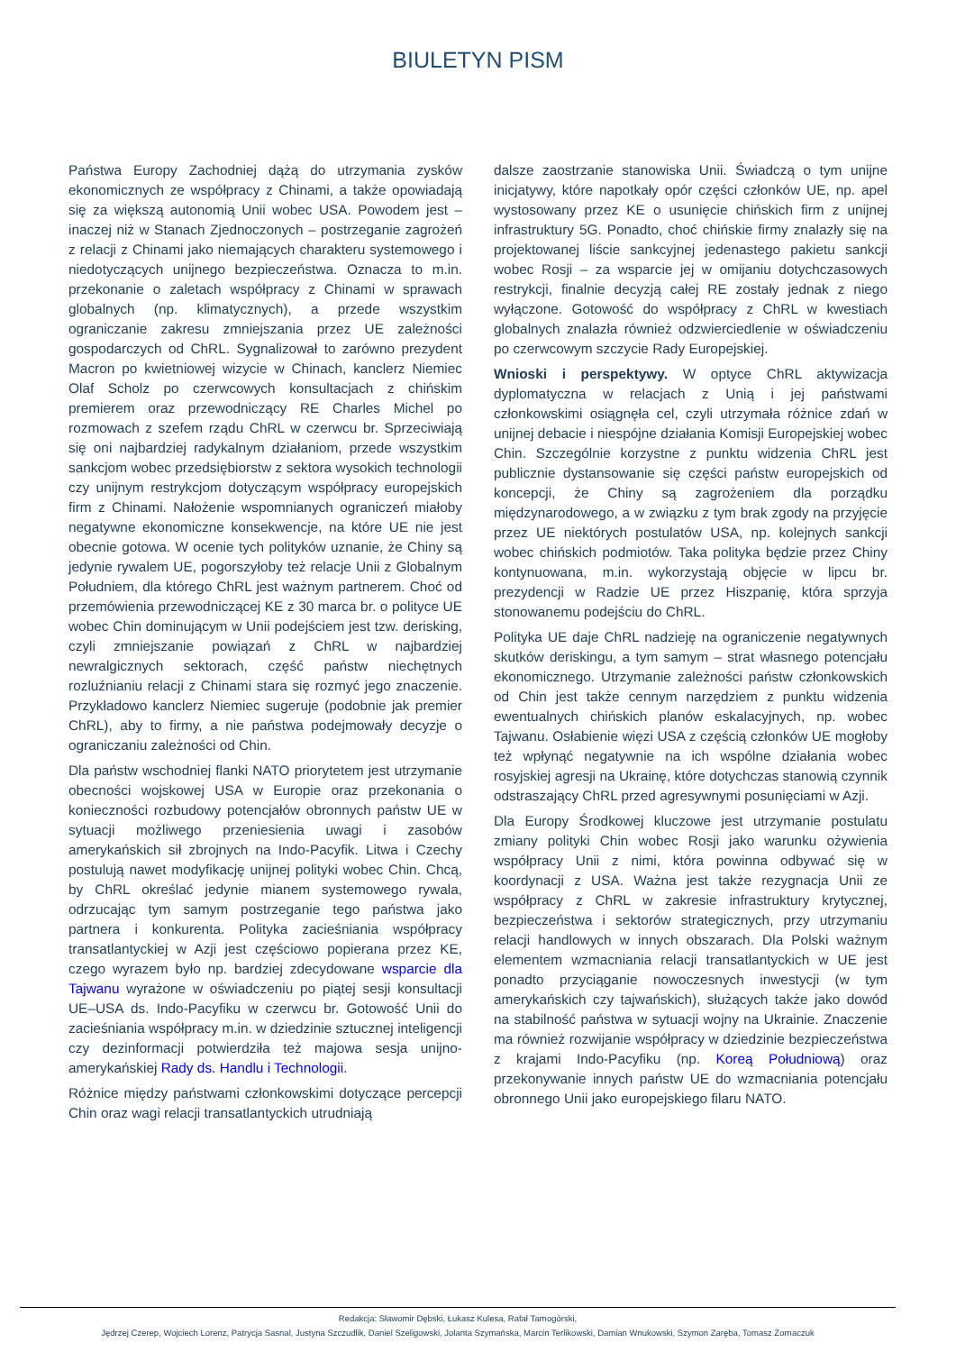BIULETYN PISM
Państwa Europy Zachodniej dążą do utrzymania zysków ekonomicznych ze współpracy z Chinami, a także opowiadają się za większą autonomią Unii wobec USA. Powodem jest – inaczej niż w Stanach Zjednoczonych – postrzeganie zagrożeń z relacji z Chinami jako niemających charakteru systemowego i niedotyczących unijnego bezpieczeństwa. Oznacza to m.in. przekonanie o zaletach współpracy z Chinami w sprawach globalnych (np. klimatycznych), a przede wszystkim ograniczanie zakresu zmniejszania przez UE zależności gospodarczych od ChRL. Sygnalizował to zarówno prezydent Macron po kwietniowej wizycie w Chinach, kanclerz Niemiec Olaf Scholz po czerwcowych konsultacjach z chińskim premierem oraz przewodniczący RE Charles Michel po rozmowach z szefem rządu ChRL w czerwcu br. Sprzeciwiają się oni najbardziej radykalnym działaniom, przede wszystkim sankcjom wobec przedsiębiorstw z sektora wysokich technologii czy unijnym restrykcjom dotyczącym współpracy europejskich firm z Chinami. Nałożenie wspomnianych ograniczeń miałoby negatywne ekonomiczne konsekwencje, na które UE nie jest obecnie gotowa. W ocenie tych polityków uznanie, że Chiny są jedynie rywalem UE, pogorszyłoby też relacje Unii z Globalnym Południem, dla którego ChRL jest ważnym partnerem. Choć od przemówienia przewodniczącej KE z 30 marca br. o polityce UE wobec Chin dominującym w Unii podejściem jest tzw. derisking, czyli zmniejszanie powiązań z ChRL w najbardziej newralgicznych sektorach, część państw niechętnych rozluźnianiu relacji z Chinami stara się rozmyć jego znaczenie. Przykładowo kanclerz Niemiec sugeruje (podobnie jak premier ChRL), aby to firmy, a nie państwa podejmowały decyzje o ograniczaniu zależności od Chin.
Dla państw wschodniej flanki NATO priorytetem jest utrzymanie obecności wojskowej USA w Europie oraz przekonania o konieczności rozbudowy potencjałów obronnych państw UE w sytuacji możliwego przeniesienia uwagi i zasobów amerykańskich sił zbrojnych na Indo-Pacyfik. Litwa i Czechy postulują nawet modyfikację unijnej polityki wobec Chin. Chcą, by ChRL określać jedynie mianem systemowego rywala, odrzucając tym samym postrzeganie tego państwa jako partnera i konkurenta. Polityka zacieśniania współpracy transatlantyckiej w Azji jest częściowo popierana przez KE, czego wyrazem było np. bardziej zdecydowane wsparcie dla Tajwanu wyrażone w oświadczeniu po piątej sesji konsultacji UE–USA ds. Indo-Pacyfiku w czerwcu br. Gotowość Unii do zacieśniania współpracy m.in. w dziedzinie sztucznej inteligencji czy dezinformacji potwierdziła też majowa sesja unijno-amerykańskiej Rady ds. Handlu i Technologii.
Różnice między państwami członkowskimi dotyczące percepcji Chin oraz wagi relacji transatlantyckich utrudniają
dalsze zaostrzanie stanowiska Unii. Świadczą o tym unijne inicjatywy, które napotkały opór części członków UE, np. apel wystosowany przez KE o usunięcie chińskich firm z unijnej infrastruktury 5G. Ponadto, choć chińskie firmy znalazły się na projektowanej liście sankcyjnej jedenastego pakietu sankcji wobec Rosji – za wsparcie jej w omijaniu dotychczasowych restrykcji, finalnie decyzją całej RE zostały jednak z niego wyłączone. Gotowość do współpracy z ChRL w kwestiach globalnych znalazła również odzwierciedlenie w oświadczeniu po czerwcowym szczycie Rady Europejskiej.
Wnioski i perspektywy. W optyce ChRL aktywizacja dyplomatyczna w relacjach z Unią i jej państwami członkowskimi osiągnęła cel, czyli utrzymała różnice zdań w unijnej debacie i niespójne działania Komisji Europejskiej wobec Chin. Szczególnie korzystne z punktu widzenia ChRL jest publicznie dystansowanie się części państw europejskich od koncepcji, że Chiny są zagrożeniem dla porządku międzynarodowego, a w związku z tym brak zgody na przyjęcie przez UE niektórych postulatów USA, np. kolejnych sankcji wobec chińskich podmiotów. Taka polityka będzie przez Chiny kontynuowana, m.in. wykorzystają objęcie w lipcu br. prezydencji w Radzie UE przez Hiszpanię, która sprzyja stonowanemu podejściu do ChRL.
Polityka UE daje ChRL nadzieję na ograniczenie negatywnych skutków deriskingu, a tym samym – strat własnego potencjału ekonomicznego. Utrzymanie zależności państw członkowskich od Chin jest także cennym narzędziem z punktu widzenia ewentualnych chińskich planów eskalacyjnych, np. wobec Tajwanu. Osłabienie więzi USA z częścią członków UE mogłoby też wpłynąć negatywnie na ich wspólne działania wobec rosyjskiej agresji na Ukrainę, które dotychczas stanowią czynnik odstraszający ChRL przed agresywnymi posunięciami w Azji.
Dla Europy Środkowej kluczowe jest utrzymanie postulatu zmiany polityki Chin wobec Rosji jako warunku ożywienia współpracy Unii z nimi, która powinna odbywać się w koordynacji z USA. Ważna jest także rezygnacja Unii ze współpracy z ChRL w zakresie infrastruktury krytycznej, bezpieczeństwa i sektorów strategicznych, przy utrzymaniu relacji handlowych w innych obszarach. Dla Polski ważnym elementem wzmacniania relacji transatlantyckich w UE jest ponadto przyciąganie nowoczesnych inwestycji (w tym amerykańskich czy tajwańskich), służących także jako dowód na stabilność państwa w sytuacji wojny na Ukrainie. Znaczenie ma również rozwijanie współpracy w dziedzinie bezpieczeństwa z krajami Indo-Pacyfiku (np. Koreą Południową) oraz przekonywanie innych państw UE do wzmacniania potencjału obronnego Unii jako europejskiego filaru NATO.
Redakcja: Sławomir Dębski, Łukasz Kulesa, Rafał Tarnogórski,
Jędrzej Czerep, Wojciech Lorenz, Patrycja Sasnal, Justyna Szczudlik, Daniel Szeligowski, Jolanta Szymańska, Marcin Terlikowski, Damian Wnukowski, Szymon Zaręba, Tomasz Żornaczuk